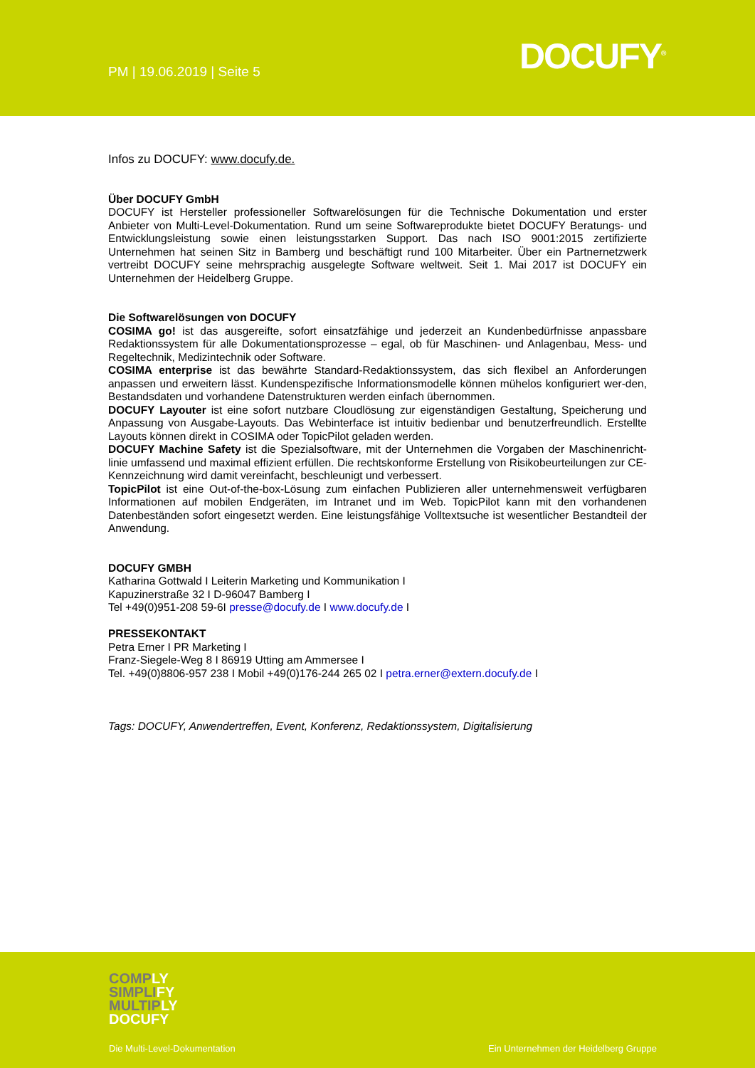PM | 19.06.2019 | Seite 5 DOCUFY<sup>®</sup>
Infos zu DOCUFY: www.docufy.de.
Über DOCUFY GmbH
DOCUFY ist Hersteller professioneller Softwarelösungen für die Technische Dokumentation und erster Anbieter von Multi-Level-Dokumentation. Rund um seine Softwareprodukte bietet DOCUFY Beratungs- und Entwicklungsleistung sowie einen leistungsstarken Support. Das nach ISO 9001:2015 zertifizierte Unternehmen hat seinen Sitz in Bamberg und beschäftigt rund 100 Mitarbeiter. Über ein Partnernetzwerk vertreibt DOCUFY seine mehrsprachig ausgelegte Software weltweit. Seit 1. Mai 2017 ist DOCUFY ein Unternehmen der Heidelberg Gruppe.
Die Softwarelösungen von DOCUFY
COSIMA go! ist das ausgereifte, sofort einsatzfähige und jederzeit an Kundenbedürfnisse anpassbare Redaktionssystem für alle Dokumentationsprozesse – egal, ob für Maschinen- und Anlagenbau, Mess- und Regeltechnik, Medizintechnik oder Software.
COSIMA enterprise ist das bewährte Standard-Redaktionssystem, das sich flexibel an Anforderungen anpassen und erweitern lässt. Kundenspezifische Informationsmodelle können mühelos konfiguriert wer-den, Bestandsdaten und vorhandene Datenstrukturen werden einfach übernommen.
DOCUFY Layouter ist eine sofort nutzbare Cloudlösung zur eigenständigen Gestaltung, Speicherung und Anpassung von Ausgabe-Layouts. Das Webinterface ist intuitiv bedienbar und benutzerfreundlich. Erstellte Layouts können direkt in COSIMA oder TopicPilot geladen werden.
DOCUFY Machine Safety ist die Spezialsoftware, mit der Unternehmen die Vorgaben der Maschinenricht-linie umfassend und maximal effizient erfüllen. Die rechtskonforme Erstellung von Risikobeurteilungen zur CE-Kennzeichnung wird damit vereinfacht, beschleunigt und verbessert.
TopicPilot ist eine Out-of-the-box-Lösung zum einfachen Publizieren aller unternehmensweit verfügbaren Informationen auf mobilen Endgeräten, im Intranet und im Web. TopicPilot kann mit den vorhandenen Datenbeständen sofort eingesetzt werden. Eine leistungsfähige Volltextsuche ist wesentlicher Bestandteil der Anwendung.
DOCUFY GMBH
Katharina Gottwald I Leiterin Marketing und Kommunikation I
Kapuzinerstraße 32 I D-96047 Bamberg I
Tel +49(0)951-208 59-6I presse@docufy.de I www.docufy.de I
PRESSEKONTAKT
Petra Erner I PR Marketing I
Franz-Siegele-Weg 8 I 86919 Utting am Ammersee I
Tel. +49(0)8806-957 238 I Mobil +49(0)176-244 265 02 I petra.erner@extern.docufy.de I
Tags: DOCUFY, Anwendertreffen, Event, Konferenz, Redaktionssystem, Digitalisierung
COMPLY
SIMPLIFY
MULTIPLY
DOCUFY
Die Multi-Level-Dokumentation
Ein Unternehmen der Heidelberg Gruppe